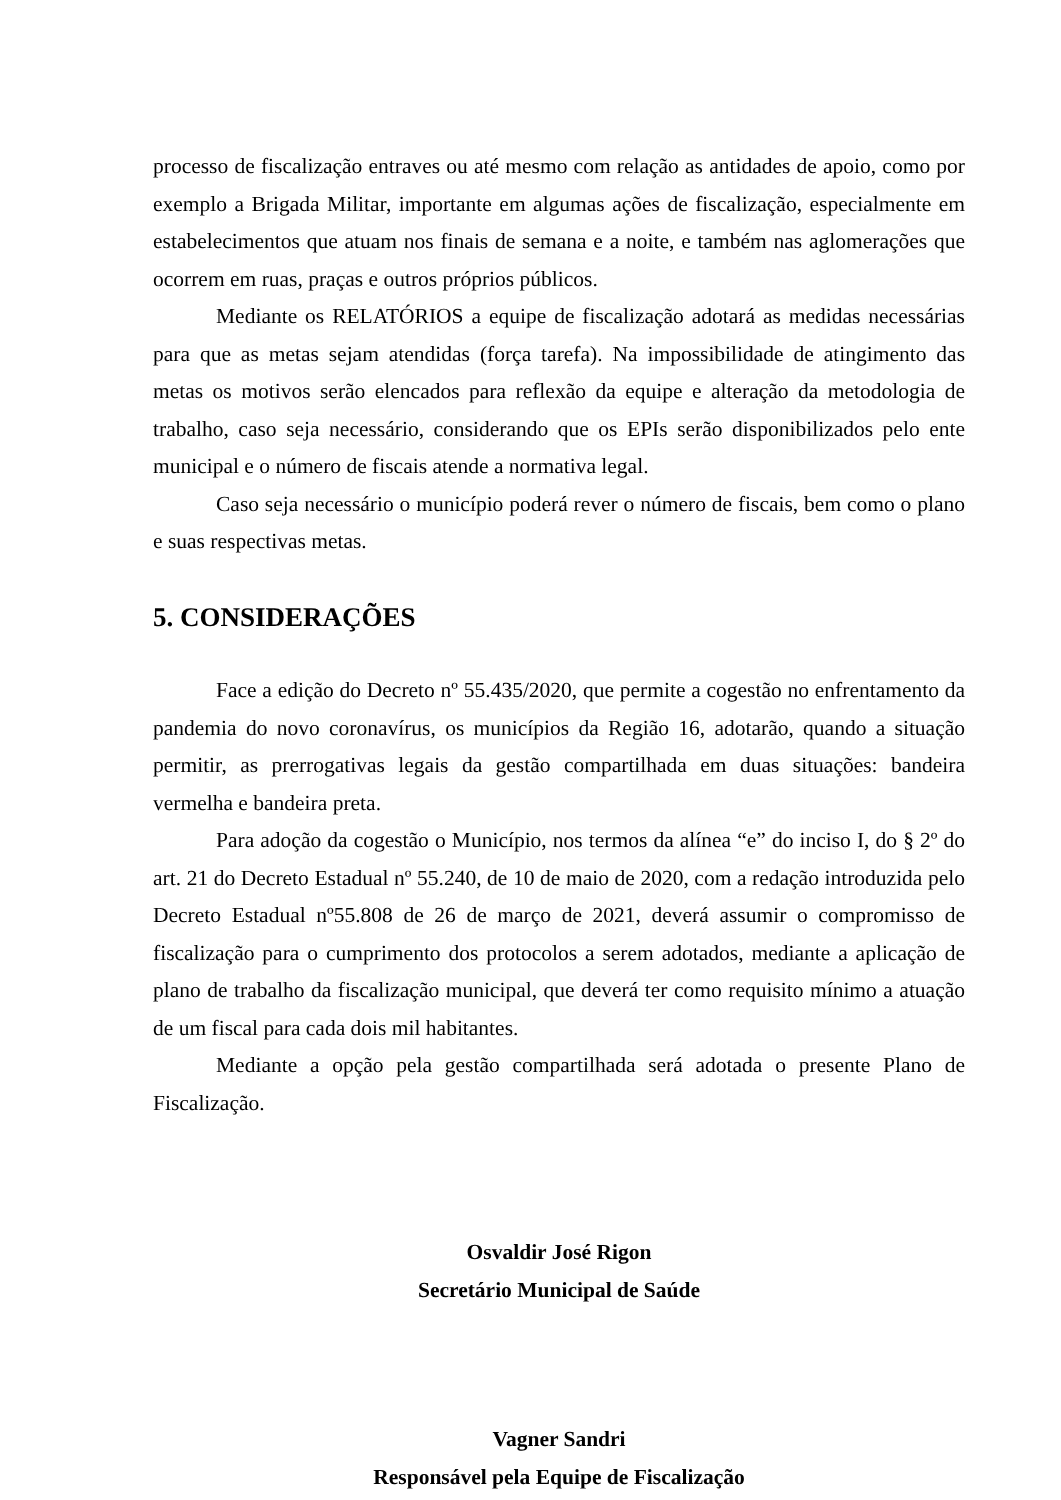processo de fiscalização entraves ou até mesmo com relação as antidades de apoio, como por exemplo a Brigada Militar, importante em algumas ações de fiscalização, especialmente em estabelecimentos que atuam nos finais de semana e a noite, e também nas aglomerações que ocorrem em ruas, praças e outros próprios públicos.
Mediante os RELATÓRIOS a equipe de fiscalização adotará as medidas necessárias para que as metas sejam atendidas (força tarefa). Na impossibilidade de atingimento das metas os motivos serão elencados para reflexão da equipe e alteração da metodologia de trabalho, caso seja necessário, considerando que os EPIs serão disponibilizados pelo ente municipal e o número de fiscais atende a normativa legal.
Caso seja necessário o município poderá rever o número de fiscais, bem como o plano e suas respectivas metas.
5. CONSIDERAÇÕES
Face a edição do Decreto nº 55.435/2020, que permite a cogestão no enfrentamento da pandemia do novo coronavírus, os municípios da Região 16, adotarão, quando a situação permitir, as prerrogativas legais da gestão compartilhada em duas situações: bandeira vermelha e bandeira preta.
Para adoção da cogestão o Município, nos termos da alínea “e” do inciso I, do § 2º do art. 21 do Decreto Estadual nº 55.240, de 10 de maio de 2020, com a redação introduzida pelo Decreto Estadual nº55.808 de 26 de março de 2021, deverá assumir o compromisso de fiscalização para o cumprimento dos protocolos a serem adotados, mediante a aplicação de plano de trabalho da fiscalização municipal, que deverá ter como requisito mínimo a atuação de um fiscal para cada dois mil habitantes.
Mediante a opção pela gestão compartilhada será adotada o presente Plano de Fiscalização.
Osvaldir José Rigon
Secretário Municipal de Saúde
Vagner Sandri
Responsável pela Equipe de Fiscalização